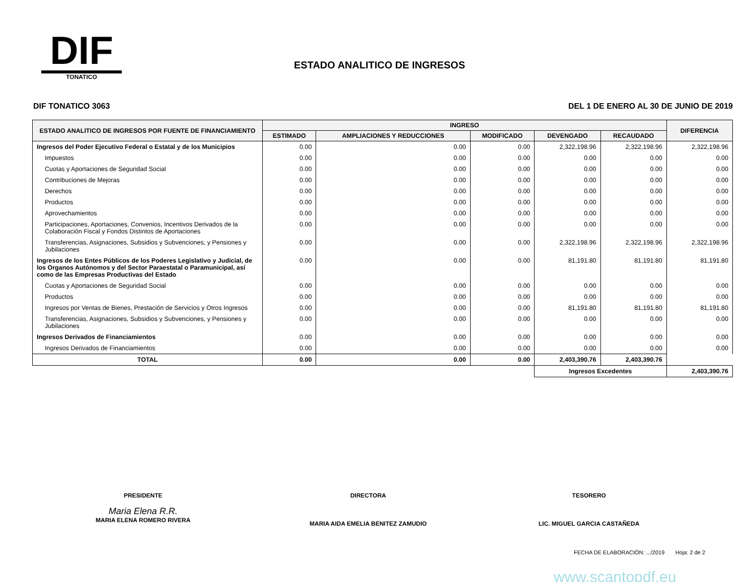DIF
TONATICO
ESTADO ANALITICO DE INGRESOS
DIF TONATICO 3063 DEL 1 DE ENERO AL 30 DE JUNIO DE 2019
| ESTADO ANALITICO DE INGRESOS POR FUENTE DE FINANCIAMIENTO | INGRESO | | | | | DIFERENCIA |
| --- | --- | --- | --- | --- | --- | --- |
| | ESTIMADO | AMPLIACIONES Y REDUCCIONES | MODIFICADO | DEVENGADO | RECAUDADO | |
| Ingresos del Poder Ejecutivo Federal o Estatal y de los Municipios | 0.00 | 0.00 | 0.00 | 2,322,198.96 | 2,322,198.96 | 2,322,198.96 |
| Impuestos | 0.00 | 0.00 | 0.00 | 0.00 | 0.00 | 0.00 |
| Cuotas y Aportaciones de Seguridad Social | 0.00 | 0.00 | 0.00 | 0.00 | 0.00 | 0.00 |
| Contribuciones de Mejoras | 0.00 | 0.00 | 0.00 | 0.00 | 0.00 | 0.00 |
| Derechos | 0.00 | 0.00 | 0.00 | 0.00 | 0.00 | 0.00 |
| Productos | 0.00 | 0.00 | 0.00 | 0.00 | 0.00 | 0.00 |
| Aprovechamientos | 0.00 | 0.00 | 0.00 | 0.00 | 0.00 | 0.00 |
| Participaciones, Aportaciones, Convenios, Incentivos Derivados de la Colaboración Fiscal y Fondos Distintos de Aportaciones | 0.00 | 0.00 | 0.00 | 0.00 | 0.00 | 0.00 |
| Transferencias, Asignaciones, Subsidios y Subvenciones, y Pensiones y Jubilaciones | 0.00 | 0.00 | 0.00 | 2,322,198.96 | 2,322,198.96 | 2,322,198.96 |
| Ingresos de los Entes Públicos de los Poderes Legislativo y Judicial, de los Organos Autónomos y del Sector Paraestatal o Paramunicipal, así como de las Empresas Productivas del Estado | 0.00 | 0.00 | 0.00 | 81,191.80 | 81,191.80 | 81,191.80 |
| Cuotas y Aportaciones de Seguridad Social | 0.00 | 0.00 | 0.00 | 0.00 | 0.00 | 0.00 |
| Productos | 0.00 | 0.00 | 0.00 | 0.00 | 0.00 | 0.00 |
| Ingresos por Ventas de Bienes, Prestación de Servicios y Otros Ingresos | 0.00 | 0.00 | 0.00 | 81,191.80 | 81,191.80 | 81,191.80 |
| Transferencias, Asignaciones, Subsidios y Subvenciones, y Pensiones y Jubilaciones | 0.00 | 0.00 | 0.00 | 0.00 | 0.00 | 0.00 |
| Ingresos Derivados de Financiamientos | 0.00 | 0.00 | 0.00 | 0.00 | 0.00 | 0.00 |
| Ingresos Derivados de Financiamientos | 0.00 | 0.00 | 0.00 | 0.00 | 0.00 | 0.00 |
| TOTAL | 0.00 | 0.00 | 0.00 | 2,403,390.76 | 2,403,390.76 | |
| | | | | Ingresos Excedentes | | 2,403,390.76 |
PRESIDENTE
Maria Elena R.R.
MARIA ELENA ROMERO RIVERA
DIRECTORA
MARIA AIDA EMELIA BENITEZ ZAMUDIO
TESORERO
LIC. MIGUEL GARCIA CASTAÑEDA
FECHA DE ELABORACIÓN: .../2019 Hoja: 2 de 2
www.scantopdf.eu